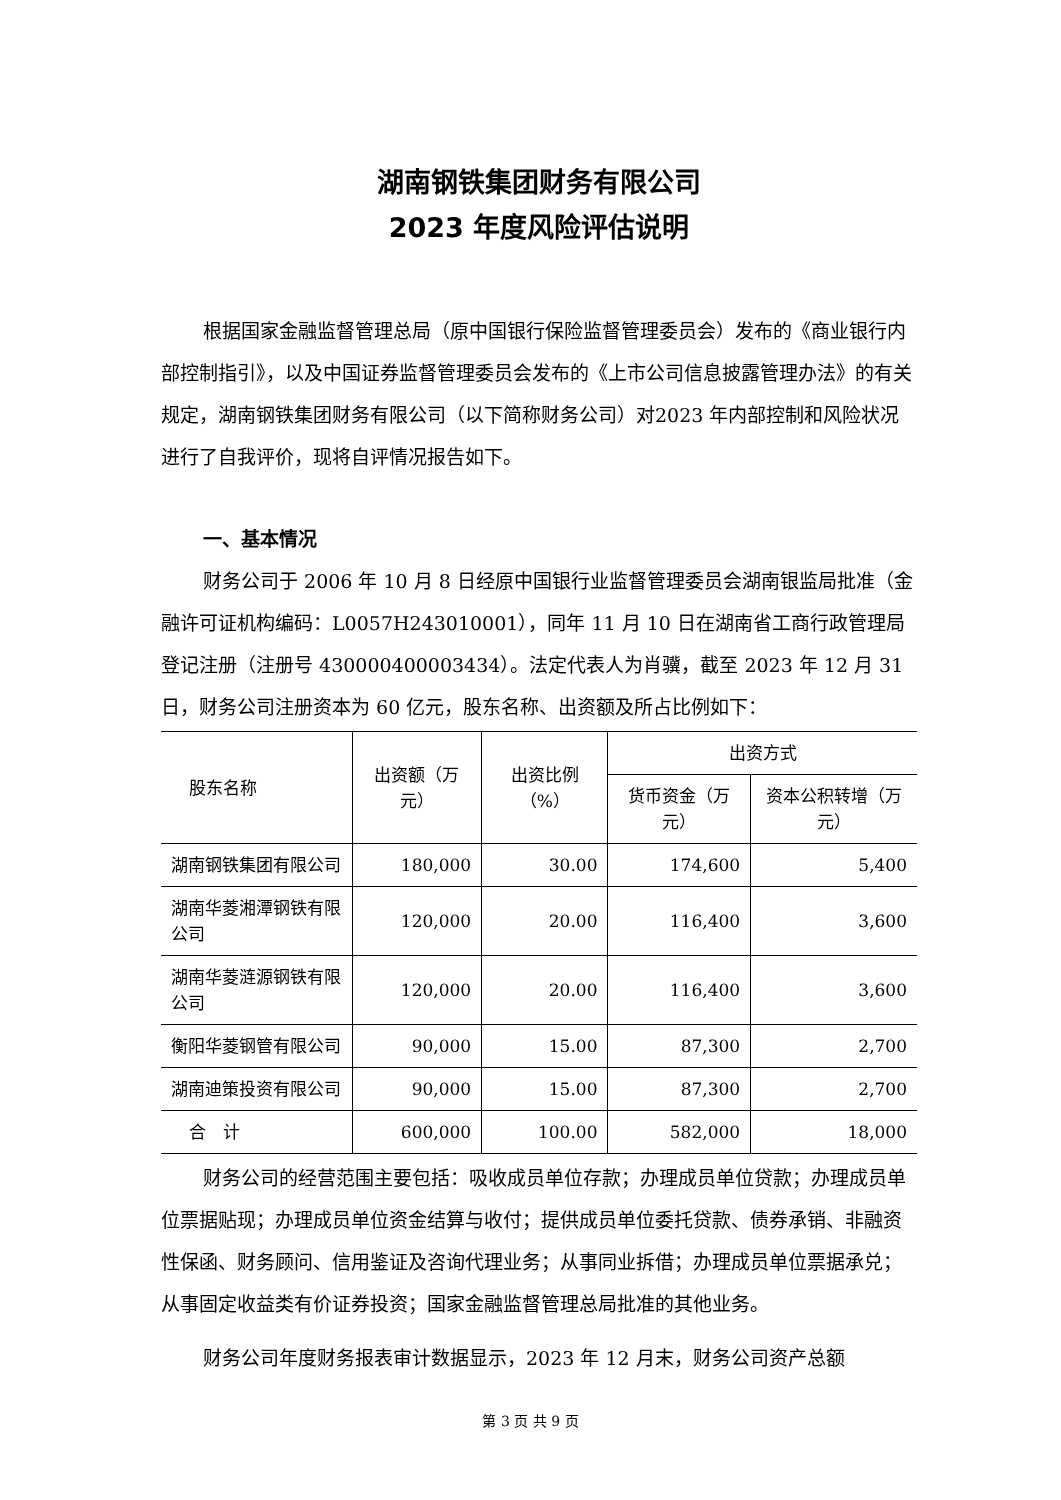湖南钢铁集团财务有限公司
2023 年度风险评估说明
根据国家金融监督管理总局（原中国银行保险监督管理委员会）发布的《商业银行内部控制指引》，以及中国证券监督管理委员会发布的《上市公司信息披露管理办法》的有关规定，湖南钢铁集团财务有限公司（以下简称财务公司）对2023 年内部控制和风险状况进行了自我评价，现将自评情况报告如下。
一、基本情况
财务公司于 2006 年 10 月 8 日经原中国银行业监督管理委员会湖南银监局批准（金融许可证机构编码：L0057H243010001），同年 11 月 10 日在湖南省工商行政管理局登记注册（注册号 430000400003434）。法定代表人为肖骥，截至 2023 年 12 月 31 日，财务公司注册资本为 60 亿元，股东名称、出资额及所占比例如下：
| 股东名称 | 出资额（万元） | 出资比例（%） | 出资方式 | |
| --- | --- | --- | --- | --- |
| | | | 货币资金（万元） | 资本公积转增（万元） |
| 湖南钢铁集团有限公司 | 180,000 | 30.00 | 174,600 | 5,400 |
| 湖南华菱湘潭钢铁有限公司 | 120,000 | 20.00 | 116,400 | 3,600 |
| 湖南华菱涟源钢铁有限公司 | 120,000 | 20.00 | 116,400 | 3,600 |
| 衡阳华菱钢管有限公司 | 90,000 | 15.00 | 87,300 | 2,700 |
| 湖南迪策投资有限公司 | 90,000 | 15.00 | 87,300 | 2,700 |
| 合 计 | 600,000 | 100.00 | 582,000 | 18,000 |
财务公司的经营范围主要包括：吸收成员单位存款；办理成员单位贷款；办理成员单位票据贴现；办理成员单位资金结算与收付；提供成员单位委托贷款、债券承销、非融资性保函、财务顾问、信用鉴证及咨询代理业务；从事同业拆借；办理成员单位票据承兑；从事固定收益类有价证券投资；国家金融监督管理总局批准的其他业务。
财务公司年度财务报表审计数据显示，2023 年 12 月末，财务公司资产总额
第 3 页 共 9 页